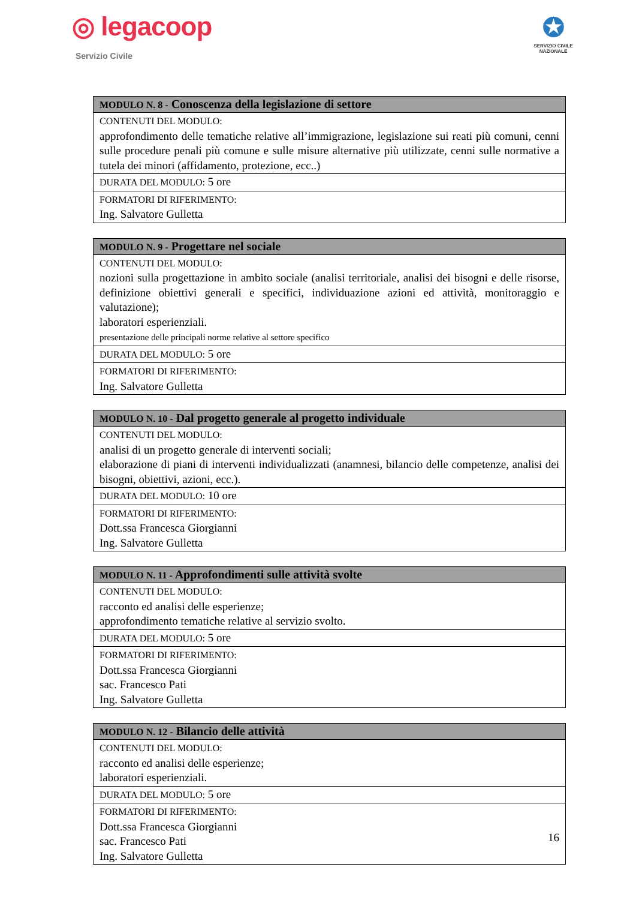◎ legacoop
Servizio Civile
✪
SERVIZIO CIVILE NAZIONALE
| MODULO N. 8 - Conoscenza della legislazione di settore |
| --- |
| CONTENUTI DEL MODULO: approfondimento delle tematiche relative all’immigrazione, legislazione sui reati più comuni, cenni sulle procedure penali più comune e sulle misure alternative più utilizzate, cenni sulle normative a tutela dei minori (affidamento, protezione, ecc..) |
| DURATA DEL MODULO: 5 ore |
| FORMATORI DI RIFERIMENTO: Ing. Salvatore Gulletta |
| MODULO N. 9 - Progettare nel sociale |
| --- |
| CONTENUTI DEL MODULO: nozioni sulla progettazione in ambito sociale (analisi territoriale, analisi dei bisogni e delle risorse, definizione obiettivi generali e specifici, individuazione azioni ed attività, monitoraggio e valutazione); laboratori esperienziali. presentazione delle principali norme relative al settore specifico |
| DURATA DEL MODULO: 5 ore |
| FORMATORI DI RIFERIMENTO: Ing. Salvatore Gulletta |
| MODULO N. 10 - Dal progetto generale al progetto individuale |
| --- |
| CONTENUTI DEL MODULO: analisi di un progetto generale di interventi sociali; elaborazione di piani di interventi individualizzati (anamnesi, bilancio delle competenze, analisi dei bisogni, obiettivi, azioni, ecc.). |
| DURATA DEL MODULO: 10 ore |
| FORMATORI DI RIFERIMENTO: Dott.ssa Francesca Giorgianni Ing. Salvatore Gulletta |
| MODULO N. 11 - Approfondimenti sulle attività svolte |
| --- |
| CONTENUTI DEL MODULO: racconto ed analisi delle esperienze; approfondimento tematiche relative al servizio svolto. |
| DURATA DEL MODULO: 5 ore |
| FORMATORI DI RIFERIMENTO: Dott.ssa Francesca Giorgianni sac. Francesco Pati Ing. Salvatore Gulletta |
| MODULO N. 12 - Bilancio delle attività |
| --- |
| CONTENUTI DEL MODULO: racconto ed analisi delle esperienze; laboratori esperienziali. |
| DURATA DEL MODULO: 5 ore |
| FORMATORI DI RIFERIMENTO: Dott.ssa Francesca Giorgianni sac. Francesco Pati Ing. Salvatore Gulletta |
16